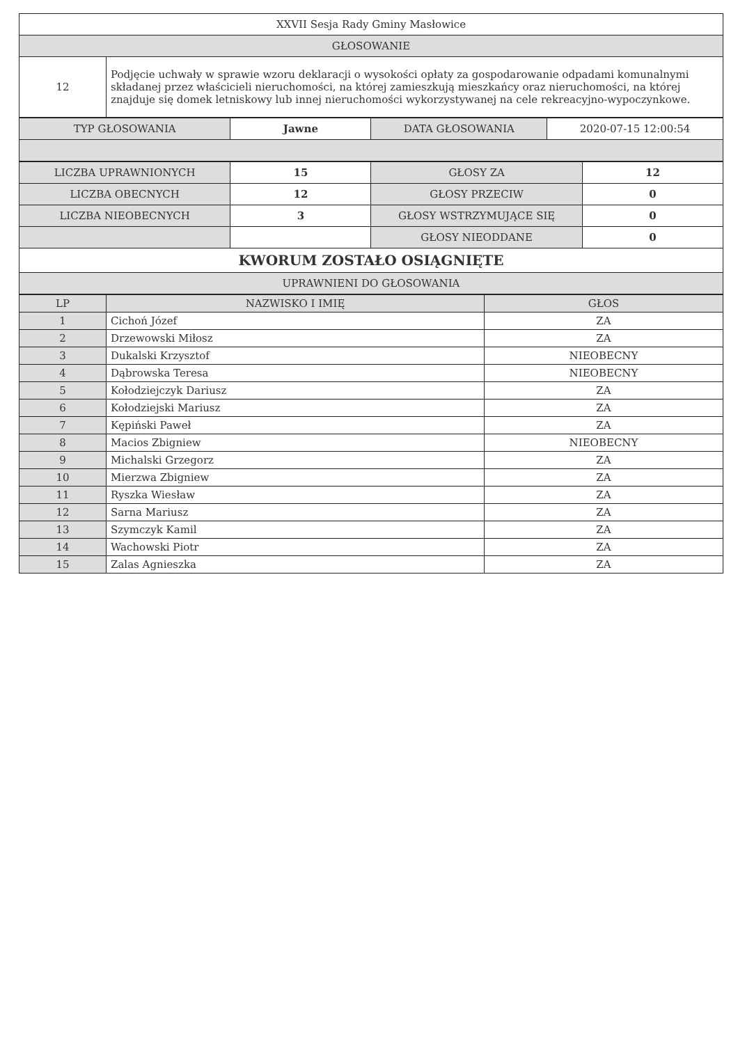| XXVII Sesja Rady Gminy Masłowice | |
| GŁOSOWANIE | |
| 12 | Podjęcie uchwały w sprawie wzoru deklaracji o wysokości opłaty za gospodarowanie odpadami komunalnymi składanej przez właścicieli nieruchomości, na której zamieszkują mieszkańcy oraz nieruchomości, na której znajduje się domek letniskowy lub innej nieruchomości wykorzystywanej na cele rekreacyjno-wypoczynkowe. |
| TYP GŁOSOWANIA | Jawne | DATA GŁOSOWANIA | 2020-07-15 12:00:54 |
| LICZBA UPRAWNIONYCH | 15 | GŁOSY ZA | 12 |
| LICZBA OBECNYCH | 12 | GŁOSY PRZECIW | 0 |
| LICZBA NIEOBECNYCH | 3 | GŁOSY WSTRZYMUJĄCE SIĘ | 0 |
| | | GŁOSY NIEODDANE | 0 |
| KWORUM ZOSTAŁO OSIĄGNIĘTE | | | |
| UPRAWNIENI DO GŁOSOWANIA | | | |
| LP | NAZWISKO I IMIĘ | GŁOS |
| --- | --- | --- |
| 1 | Cichoń Józef | ZA |
| 2 | Drzewowski Miłosz | ZA |
| 3 | Dukalski Krzysztof | NIEOBECNY |
| 4 | Dąbrowska Teresa | NIEOBECNY |
| 5 | Kołodziejczyk Dariusz | ZA |
| 6 | Kołodziejski Mariusz | ZA |
| 7 | Kępiński Paweł | ZA |
| 8 | Macios Zbigniew | NIEOBECNY |
| 9 | Michalski Grzegorz | ZA |
| 10 | Mierzwa Zbigniew | ZA |
| 11 | Ryszka Wiesław | ZA |
| 12 | Sarna Mariusz | ZA |
| 13 | Szymczyk Kamil | ZA |
| 14 | Wachowski Piotr | ZA |
| 15 | Zalas Agnieszka | ZA |